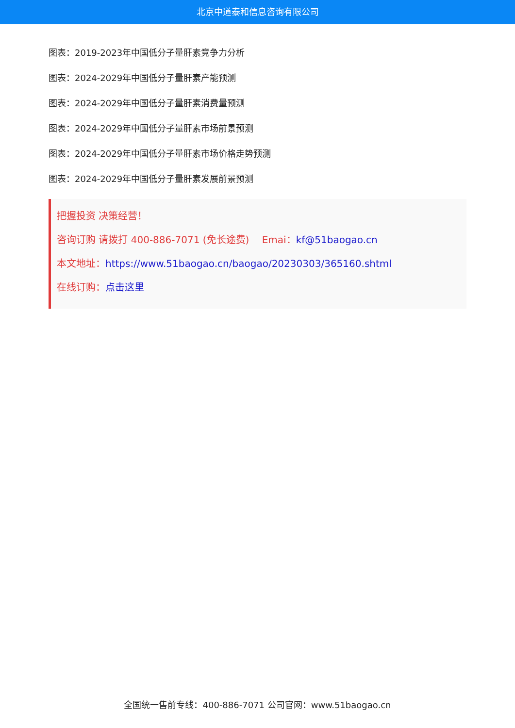北京中道泰和信息咨询有限公司
图表：2019-2023年中国低分子量肝素竞争力分析
图表：2024-2029年中国低分子量肝素产能预测
图表：2024-2029年中国低分子量肝素消费量预测
图表：2024-2029年中国低分子量肝素市场前景预测
图表：2024-2029年中国低分子量肝素市场价格走势预测
图表：2024-2029年中国低分子量肝素发展前景预测
把握投资 决策经营！
咨询订购 请拨打 400-886-7071 (免长途费)　 Emai：kf@51baogao.cn
本文地址：https://www.51baogao.cn/baogao/20230303/365160.shtml
在线订购：点击这里
全国统一售前专线：400-886-7071 公司官网：www.51baogao.cn